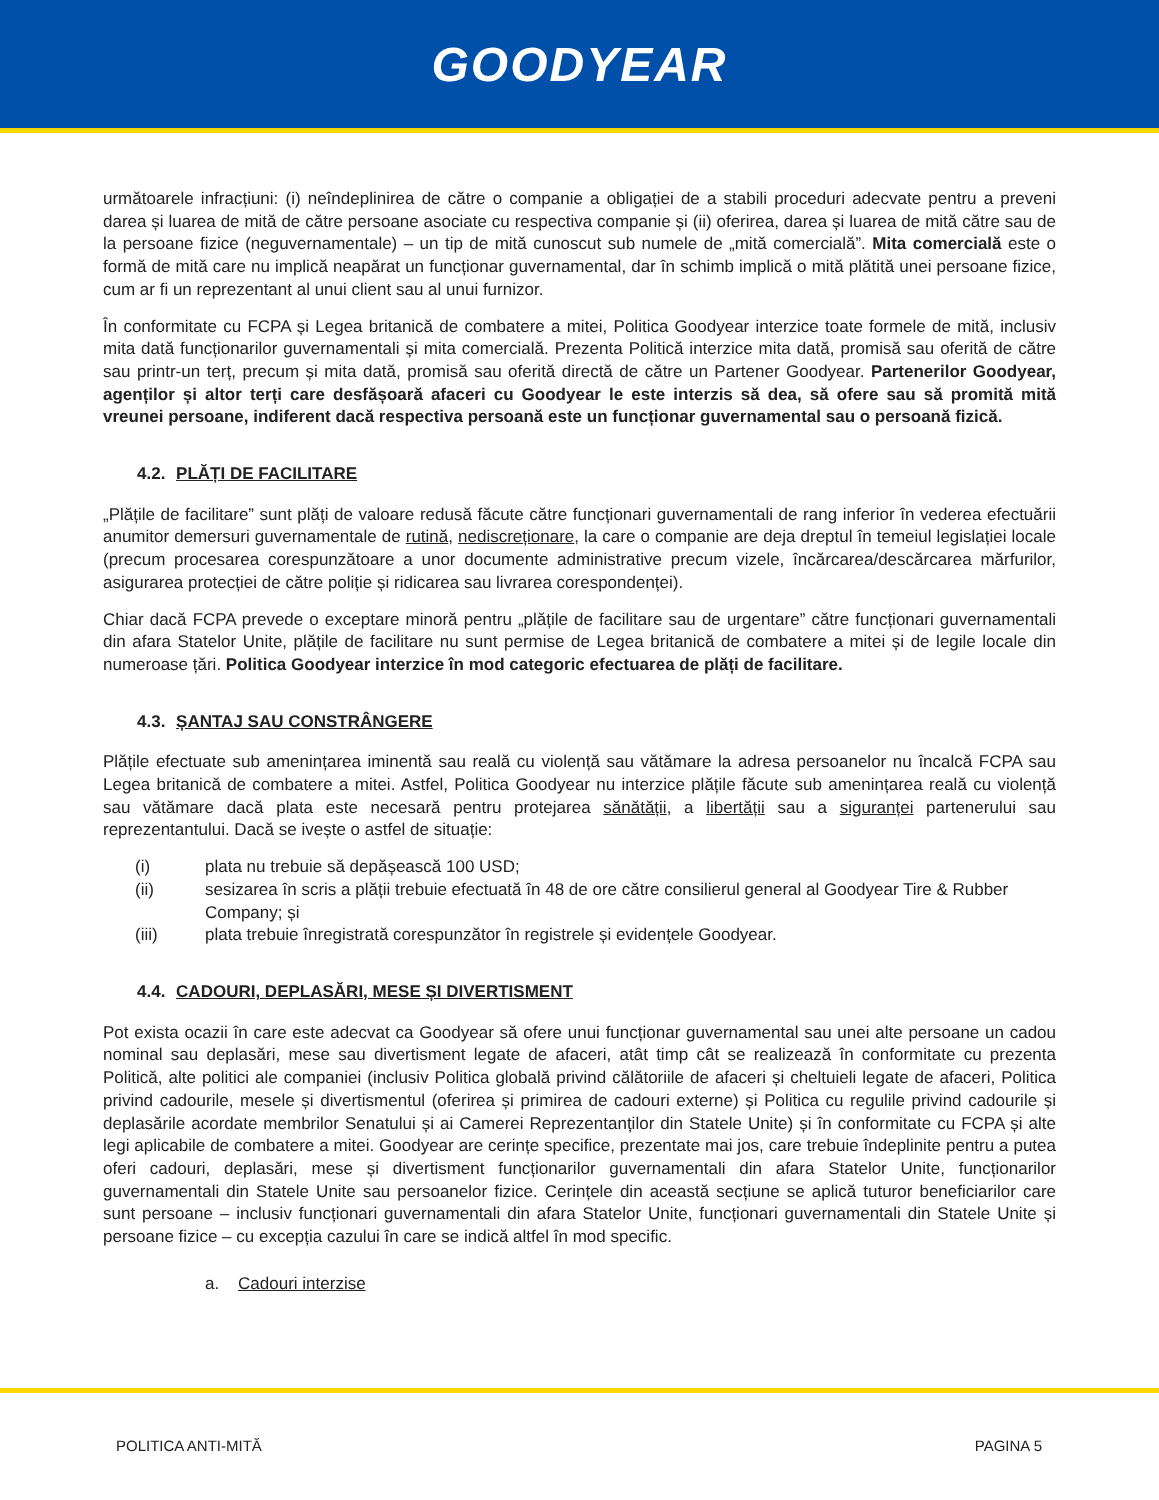GOODYEAR
următoarele infracțiuni: (i) neîndeplinirea de către o companie a obligației de a stabili proceduri adecvate pentru a preveni darea și luarea de mită de către persoane asociate cu respectiva companie și (ii) oferirea, darea și luarea de mită către sau de la persoane fizice (neguvernamentale) – un tip de mită cunoscut sub numele de „mită comercială”. Mita comercială este o formă de mită care nu implică neapărat un funcționar guvernamental, dar în schimb implică o mită plătită unei persoane fizice, cum ar fi un reprezentant al unui client sau al unui furnizor.
În conformitate cu FCPA și Legea britanică de combatere a mitei, Politica Goodyear interzice toate formele de mită, inclusiv mita dată funcționarilor guvernamentali și mita comercială. Prezenta Politică interzice mita dată, promisă sau oferită de către sau printr-un terț, precum și mita dată, promisă sau oferită directă de către un Partener Goodyear. Partenerilor Goodyear, agenților și altor terți care desfășoară afaceri cu Goodyear le este interzis să dea, să ofere sau să promită mită vreunei persoane, indiferent dacă respectiva persoană este un funcționar guvernamental sau o persoană fizică.
4.2. PLĂȚI DE FACILITARE
„Plățile de facilitare” sunt plăți de valoare redusă făcute către funcționari guvernamentali de rang inferior în vederea efectuării anumitor demersuri guvernamentale de rutină, nediscreționare, la care o companie are deja dreptul în temeiul legislației locale (precum procesarea corespunzătoare a unor documente administrative precum vizele, încărcarea/descărcarea mărfurilor, asigurarea protecției de către poliție și ridicarea sau livrarea corespondenței).
Chiar dacă FCPA prevede o exceptare minoră pentru „plățile de facilitare sau de urgentare” către funcționari guvernamentali din afara Statelor Unite, plățile de facilitare nu sunt permise de Legea britanică de combatere a mitei și de legile locale din numeroase țări. Politica Goodyear interzice în mod categoric efectuarea de plăți de facilitare.
4.3. ȘANTAJ SAU CONSTRÂNGERE
Plățile efectuate sub amenințarea iminentă sau reală cu violență sau vătămare la adresa persoanelor nu încalcă FCPA sau Legea britanică de combatere a mitei. Astfel, Politica Goodyear nu interzice plățile făcute sub amenințarea reală cu violență sau vătămare dacă plata este necesară pentru protejarea sănătății, a libertății sau a siguranței partenerului sau reprezentantului. Dacă se ivește o astfel de situație:
(i) plata nu trebuie să depășească 100 USD;
(ii) sesizarea în scris a plății trebuie efectuată în 48 de ore către consilierul general al Goodyear Tire & Rubber Company; și
(iii) plata trebuie înregistrată corespunzător în registrele și evidențele Goodyear.
4.4. CADOURI, DEPLASĂRI, MESE ȘI DIVERTISMENT
Pot exista ocazii în care este adecvat ca Goodyear să ofere unui funcționar guvernamental sau unei alte persoane un cadou nominal sau deplasări, mese sau divertisment legate de afaceri, atât timp cât se realizează în conformitate cu prezenta Politică, alte politici ale companiei (inclusiv Politica globală privind călătoriile de afaceri și cheltuieli legate de afaceri, Politica privind cadourile, mesele și divertismentul (oferirea și primirea de cadouri externe) și Politica cu regulile privind cadourile și deplasările acordate membrilor Senatului și ai Camerei Reprezentanților din Statele Unite) și în conformitate cu FCPA și alte legi aplicabile de combatere a mitei. Goodyear are cerințe specifice, prezentate mai jos, care trebuie îndeplinite pentru a putea oferi cadouri, deplasări, mese și divertisment funcționarilor guvernamentali din afara Statelor Unite, funcționarilor guvernamentali din Statele Unite sau persoanelor fizice. Cerințele din această secțiune se aplică tuturor beneficiarilor care sunt persoane – inclusiv funcționari guvernamentali din afara Statelor Unite, funcționari guvernamentali din Statele Unite și persoane fizice – cu excepția cazului în care se indică altfel în mod specific.
a. Cadouri interzise
POLITICA ANTI-MITĂ PAGINA 5